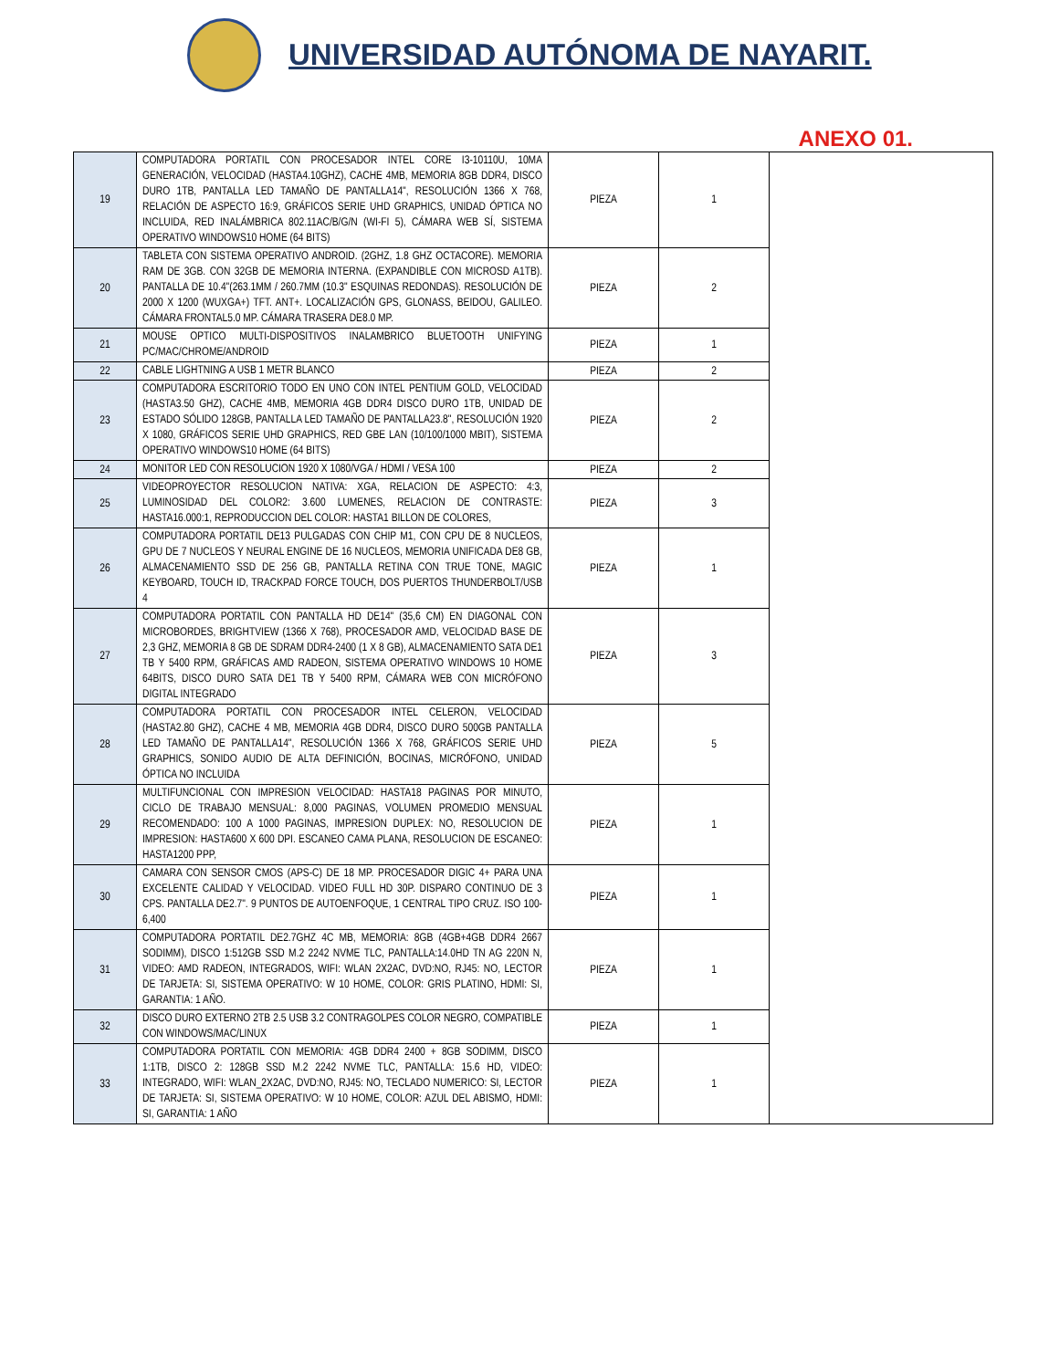UNIVERSIDAD AUTÓNOMA DE NAYARIT.
ANEXO 01.
| 19 | COMPUTADORA PORTATIL CON PROCESADOR INTEL CORE I3-10110U, 10MA GENERACIÓN, VELOCIDAD (HASTA4.10GHZ), CACHE 4MB, MEMORIA 8GB DDR4, DISCO DURO 1TB, PANTALLA LED TAMAÑO DE PANTALLA14", RESOLUCIÓN 1366 X 768, RELACIÓN DE ASPECTO 16:9, GRÁFICOS SERIE UHD GRAPHICS, UNIDAD ÓPTICA NO INCLUIDA, RED INALÁMBRICA 802.11AC/B/G/N (WI-FI 5), CÁMARA WEB SÍ, SISTEMA OPERATIVO WINDOWS10 HOME (64 BITS) | PIEZA | 1 | |
| 20 | TABLETA CON SISTEMA OPERATIVO ANDROID. (2GHZ, 1.8 GHZ OCTACORE). MEMORIA RAM DE 3GB. CON 32GB DE MEMORIA INTERNA. (EXPANDIBLE CON MICROSD A1TB). PANTALLA DE 10.4"(263.1MM / 260.7MM (10.3" ESQUINAS REDONDAS). RESOLUCIÓN DE 2000 X 1200 (WUXGA+) TFT. ANT+. LOCALIZACIÓN GPS, GLONASS, BEIDOU, GALILEO. CÁMARA FRONTAL5.0 MP. CÁMARA TRASERA DE8.0 MP. | PIEZA | 2 | |
| 21 | MOUSE OPTICO MULTI-DISPOSITIVOS INALAMBRICO BLUETOOTH UNIFYING PC/MAC/CHROME/ANDROID | PIEZA | 1 | |
| 22 | CABLE LIGHTNING A USB 1 METR BLANCO | PIEZA | 2 | |
| 23 | COMPUTADORA ESCRITORIO TODO EN UNO CON INTEL PENTIUM GOLD, VELOCIDAD (HASTA3.50 GHZ), CACHE 4MB, MEMORIA 4GB DDR4 DISCO DURO 1TB, UNIDAD DE ESTADO SÓLIDO 128GB, PANTALLA LED TAMAÑO DE PANTALLA23.8", RESOLUCIÓN 1920 X 1080, GRÁFICOS SERIE UHD GRAPHICS, RED GBE LAN (10/100/1000 MBIT), SISTEMA OPERATIVO WINDOWS10 HOME (64 BITS) | PIEZA | 2 | |
| 24 | MONITOR LED CON RESOLUCION 1920 X 1080/VGA / HDMI / VESA 100 | PIEZA | 2 | |
| 25 | VIDEOPROYECTOR RESOLUCION NATIVA: XGA, RELACION DE ASPECTO: 4:3, LUMINOSIDAD DEL COLOR2: 3.600 LUMENES, RELACION DE CONTRASTE: HASTA16.000:1, REPRODUCCION DEL COLOR: HASTA1 BILLON DE COLORES, | PIEZA | 3 | |
| 26 | COMPUTADORA PORTATIL DE13 PULGADAS CON CHIP M1, CON CPU DE 8 NUCLEOS, GPU DE 7 NUCLEOS Y NEURAL ENGINE DE 16 NUCLEOS, MEMORIA UNIFICADA DE8 GB, ALMACENAMIENTO SSD DE 256 GB, PANTALLA RETINA CON TRUE TONE, MAGIC KEYBOARD, TOUCH ID, TRACKPAD FORCE TOUCH, DOS PUERTOS THUNDERBOLT/USB 4 | PIEZA | 1 | |
| 27 | COMPUTADORA PORTATIL CON PANTALLA HD DE14" (35,6 CM) EN DIAGONAL CON MICROBORDES, BRIGHTVIEW (1366 X 768), PROCESADOR AMD, VELOCIDAD BASE DE 2,3 GHZ, MEMORIA 8 GB DE SDRAM DDR4-2400 (1 X 8 GB), ALMACENAMIENTO SATA DE1 TB Y 5400 RPM, GRÁFICAS AMD RADEON, SISTEMA OPERATIVO WINDOWS 10 HOME 64BITS, DISCO DURO SATA DE1 TB Y 5400 RPM, CÁMARA WEB CON MICRÓFONO DIGITAL INTEGRADO | PIEZA | 3 | |
| 28 | COMPUTADORA PORTATIL CON PROCESADOR INTEL CELERON, VELOCIDAD (HASTA2.80 GHZ), CACHE 4 MB, MEMORIA 4GB DDR4, DISCO DURO 500GB PANTALLA LED TAMAÑO DE PANTALLA14", RESOLUCIÓN 1366 X 768, GRÁFICOS SERIE UHD GRAPHICS, SONIDO AUDIO DE ALTA DEFINICIÓN, BOCINAS, MICRÓFONO, UNIDAD ÓPTICA NO INCLUIDA | PIEZA | 5 | |
| 29 | MULTIFUNCIONAL CON IMPRESION VELOCIDAD: HASTA18 PAGINAS POR MINUTO, CICLO DE TRABAJO MENSUAL: 8,000 PAGINAS, VOLUMEN PROMEDIO MENSUAL RECOMENDADO: 100 A 1000 PAGINAS, IMPRESION DUPLEX: NO, RESOLUCION DE IMPRESION: HASTA600 X 600 DPI. ESCANEO CAMA PLANA, RESOLUCION DE ESCANEO: HASTA1200 PPP, | PIEZA | 1 | |
| 30 | CAMARA CON SENSOR CMOS (APS-C) DE 18 MP. PROCESADOR DIGIC 4+ PARA UNA EXCELENTE CALIDAD Y VELOCIDAD. VIDEO FULL HD 30P. DISPARO CONTINUO DE 3 CPS. PANTALLA DE2.7". 9 PUNTOS DE AUTOENFOQUE, 1 CENTRAL TIPO CRUZ. ISO 100-6,400 | PIEZA | 1 | |
| 31 | COMPUTADORA PORTATIL DE2.7GHZ 4C MB, MEMORIA: 8GB (4GB+4GB DDR4 2667 SODIMM), DISCO 1:512GB SSD M.2 2242 NVME TLC, PANTALLA:14.0HD TN AG 220N N, VIDEO: AMD RADEON, INTEGRADOS, WIFI: WLAN 2X2AC, DVD:NO, RJ45: NO, LECTOR DE TARJETA: SI, SISTEMA OPERATIVO: W 10 HOME, COLOR: GRIS PLATINO, HDMI: SI, GARANTIA: 1 AÑO. | PIEZA | 1 | |
| 32 | DISCO DURO EXTERNO 2TB 2.5 USB 3.2 CONTRAGOLPES COLOR NEGRO, COMPATIBLE CON WINDOWS/MAC/LINUX | PIEZA | 1 | |
| 33 | COMPUTADORA PORTATIL CON MEMORIA: 4GB DDR4 2400 + 8GB SODIMM, DISCO 1:1TB, DISCO 2: 128GB SSD M.2 2242 NVME TLC, PANTALLA: 15.6 HD, VIDEO: INTEGRADO, WIFI: WLAN_2X2AC, DVD:NO, RJ45: NO, TECLADO NUMERICO: SI, LECTOR DE TARJETA: SI, SISTEMA OPERATIVO: W 10 HOME, COLOR: AZUL DEL ABISMO, HDMI: SI, GARANTIA: 1 AÑO | PIEZA | 1 | |